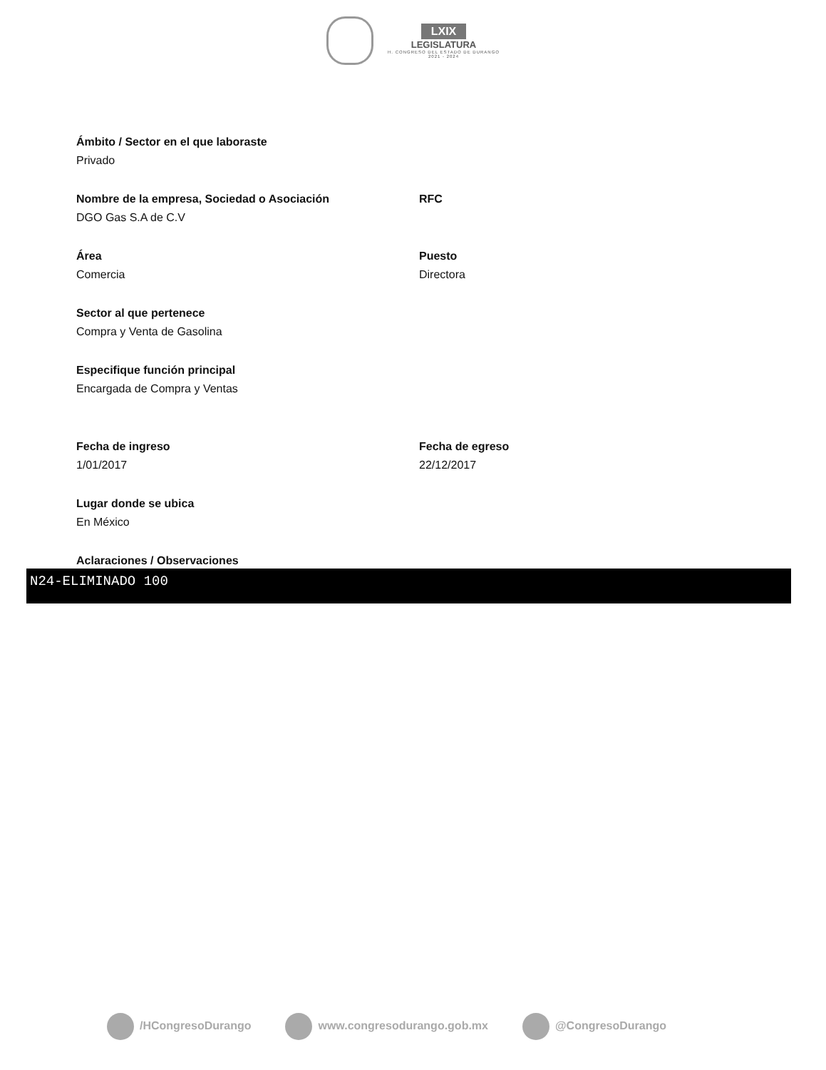LXIX
LEGISLATURA
H. CONGRESO DEL ESTADO DE DURANGO
2021 - 2024
Ámbito / Sector en el que laboraste
Privado
Nombre de la empresa, Sociedad o Asociación
DGO Gas S.A de C.V
RFC
Área
Comercia
Puesto
Directora
Sector al que pertenece
Compra y Venta de Gasolina
Especifique función principal
Encargada de Compra y Ventas
Fecha de ingreso
1/01/2017
Fecha de egreso
22/12/2017
Lugar donde se ubica
En México
Aclaraciones / Observaciones
N24-ELIMINADO 100
/HCongresoDurango www.congresodurango.gob.mx @CongresoDurango